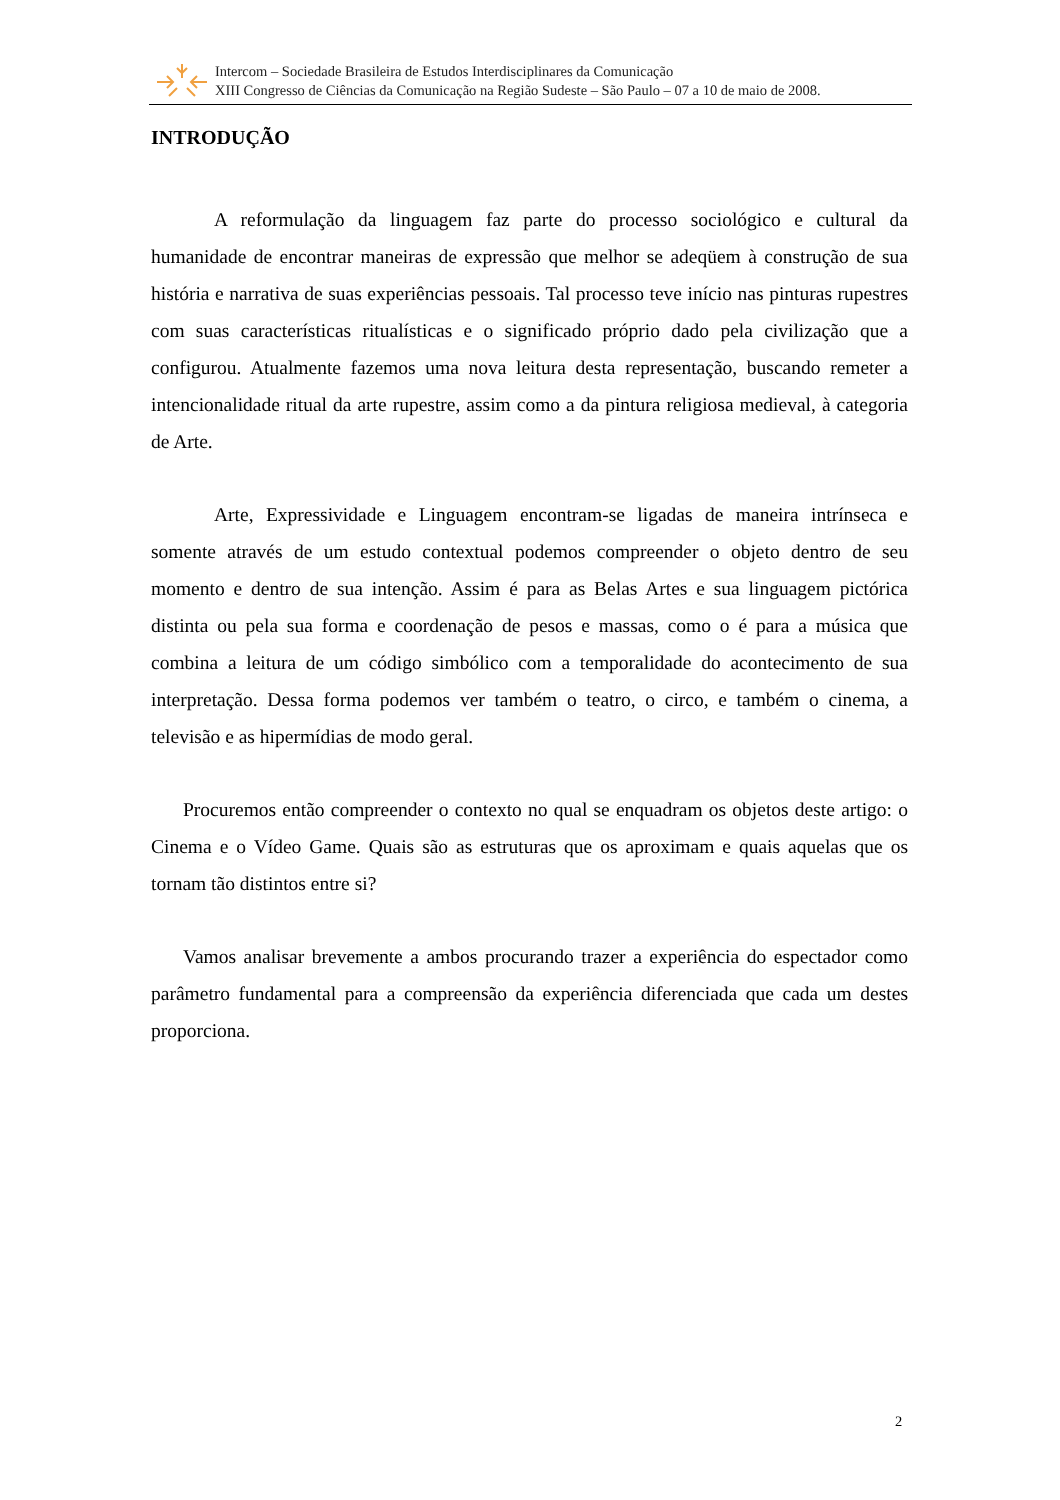Intercom – Sociedade Brasileira de Estudos Interdisciplinares da Comunicação
XIII Congresso de Ciências da Comunicação na Região Sudeste – São Paulo – 07 a 10 de maio de 2008.
INTRODUÇÃO
A reformulação da linguagem faz parte do processo sociológico e cultural da humanidade de encontrar maneiras de expressão que melhor se adeqüem à construção de sua história e narrativa de suas experiências pessoais. Tal processo teve início nas pinturas rupestres com suas características ritualísticas e o significado próprio dado pela civilização que a configurou. Atualmente fazemos uma nova leitura desta representação, buscando remeter a intencionalidade ritual da arte rupestre, assim como a da pintura religiosa medieval, à categoria de Arte.
Arte, Expressividade e Linguagem encontram-se ligadas de maneira intrínseca e somente através de um estudo contextual podemos compreender o objeto dentro de seu momento e dentro de sua intenção. Assim é para as Belas Artes e sua linguagem pictórica distinta ou pela sua forma e coordenação de pesos e massas, como o é para a música que combina a leitura de um código simbólico com a temporalidade do acontecimento de sua interpretação. Dessa forma podemos ver também o teatro, o circo, e também o cinema, a televisão e as hipermídias de modo geral.
Procuremos então compreender o contexto no qual se enquadram os objetos deste artigo: o Cinema e o Vídeo Game. Quais são as estruturas que os aproximam e quais aquelas que os tornam tão distintos entre si?
Vamos analisar brevemente a ambos procurando trazer a experiência do espectador como parâmetro fundamental para a compreensão da experiência diferenciada que cada um destes proporciona.
2